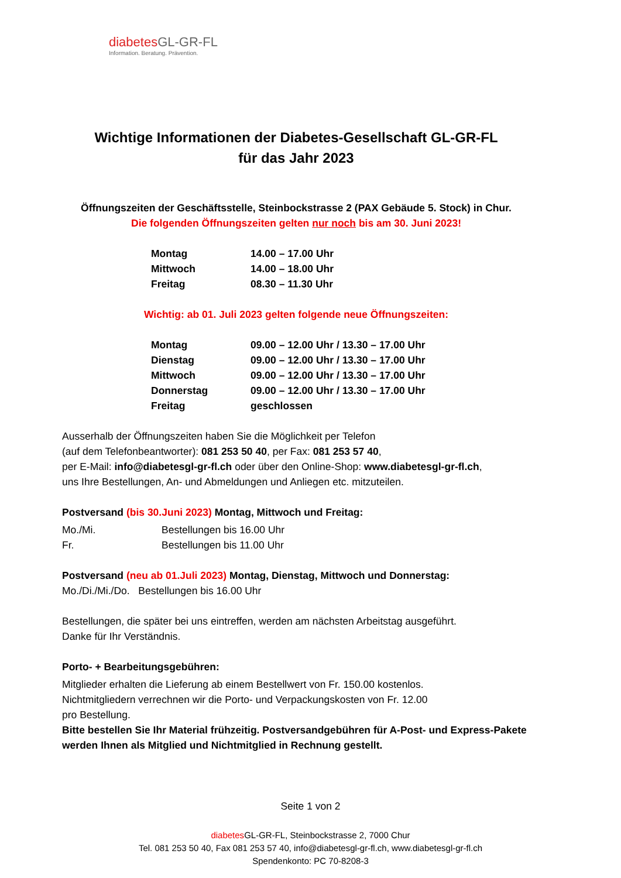diabetesGL-GR-FL
Information. Beratung. Prävention.
Wichtige Informationen der Diabetes-Gesellschaft GL-GR-FL
für das Jahr 2023
Öffnungszeiten der Geschäftsstelle, Steinbockstrasse 2 (PAX Gebäude 5. Stock) in Chur.
Die folgenden Öffnungszeiten gelten nur noch bis am 30. Juni 2023!
| Montag | 14.00 – 17.00 Uhr |
| Mittwoch | 14.00 – 18.00 Uhr |
| Freitag | 08.30 – 11.30 Uhr |
Wichtig: ab 01. Juli 2023 gelten folgende neue Öffnungszeiten:
| Montag | 09.00 – 12.00 Uhr / 13.30 – 17.00 Uhr |
| Dienstag | 09.00 – 12.00 Uhr / 13.30 – 17.00 Uhr |
| Mittwoch | 09.00 – 12.00 Uhr / 13.30 – 17.00 Uhr |
| Donnerstag | 09.00 – 12.00 Uhr / 13.30 – 17.00 Uhr |
| Freitag | geschlossen |
Ausserhalb der Öffnungszeiten haben Sie die Möglichkeit per Telefon
(auf dem Telefonbeantworter): 081 253 50 40, per Fax: 081 253 57 40,
per E-Mail: info@diabetesgl-gr-fl.ch oder über den Online-Shop: www.diabetesgl-gr-fl.ch,
uns Ihre Bestellungen, An- und Abmeldungen und Anliegen etc. mitzuteilen.
Postversand (bis 30.Juni 2023) Montag, Mittwoch und Freitag:
| Mo./Mi. | Bestellungen bis 16.00 Uhr |
| Fr. | Bestellungen bis 11.00 Uhr |
Postversand (neu ab 01.Juli 2023) Montag, Dienstag, Mittwoch und Donnerstag:
Mo./Di./Mi./Do. Bestellungen bis 16.00 Uhr
Bestellungen, die später bei uns eintreffen, werden am nächsten Arbeitstag ausgeführt.
Danke für Ihr Verständnis.
Porto- + Bearbeitungsgebühren:
Mitglieder erhalten die Lieferung ab einem Bestellwert von Fr. 150.00 kostenlos.
Nichtmitgliedern verrechnen wir die Porto- und Verpackungskosten von Fr. 12.00
pro Bestellung.
Bitte bestellen Sie Ihr Material frühzeitig. Postversandgebühren für A-Post- und Express-Pakete werden Ihnen als Mitglied und Nichtmitglied in Rechnung gestellt.
Seite 1 von 2
diabetes GL-GR-FL, Steinbockstrasse 2, 7000 Chur
Tel. 081 253 50 40, Fax 081 253 57 40, info@diabetesgl-gr-fl.ch, www.diabetesgl-gr-fl.ch
Spendenkonto: PC 70-8208-3